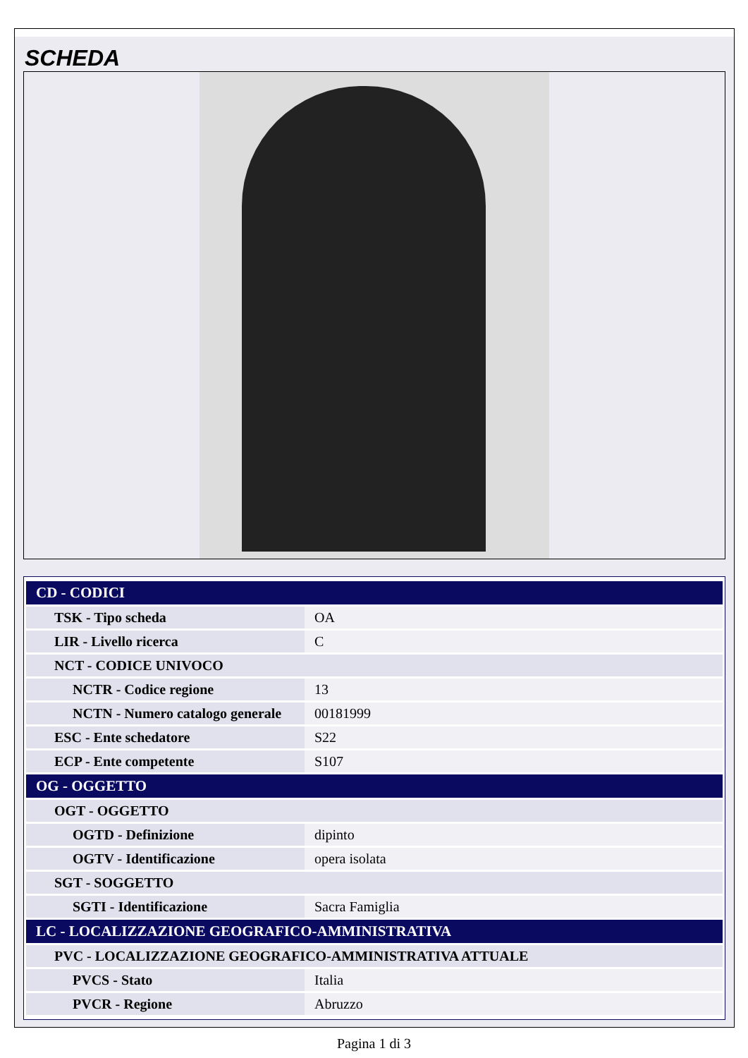SCHEDA
| CD - CODICI | |
| TSK - Tipo scheda | OA |
| LIR - Livello ricerca | C |
| NCT - CODICE UNIVOCO | |
| NCTR - Codice regione | 13 |
| NCTN - Numero catalogo generale | 00181999 |
| ESC - Ente schedatore | S22 |
| ECP - Ente competente | S107 |
| OG - OGGETTO | |
| OGT - OGGETTO | |
| OGTD - Definizione | dipinto |
| OGTV - Identificazione | opera isolata |
| SGT - SOGGETTO | |
| SGTI - Identificazione | Sacra Famiglia |
| LC - LOCALIZZAZIONE GEOGRAFICO-AMMINISTRATIVA | |
| PVC - LOCALIZZAZIONE GEOGRAFICO-AMMINISTRATIVA ATTUALE | |
| PVCS - Stato | Italia |
| PVCR - Regione | Abruzzo |
Pagina 1 di 3